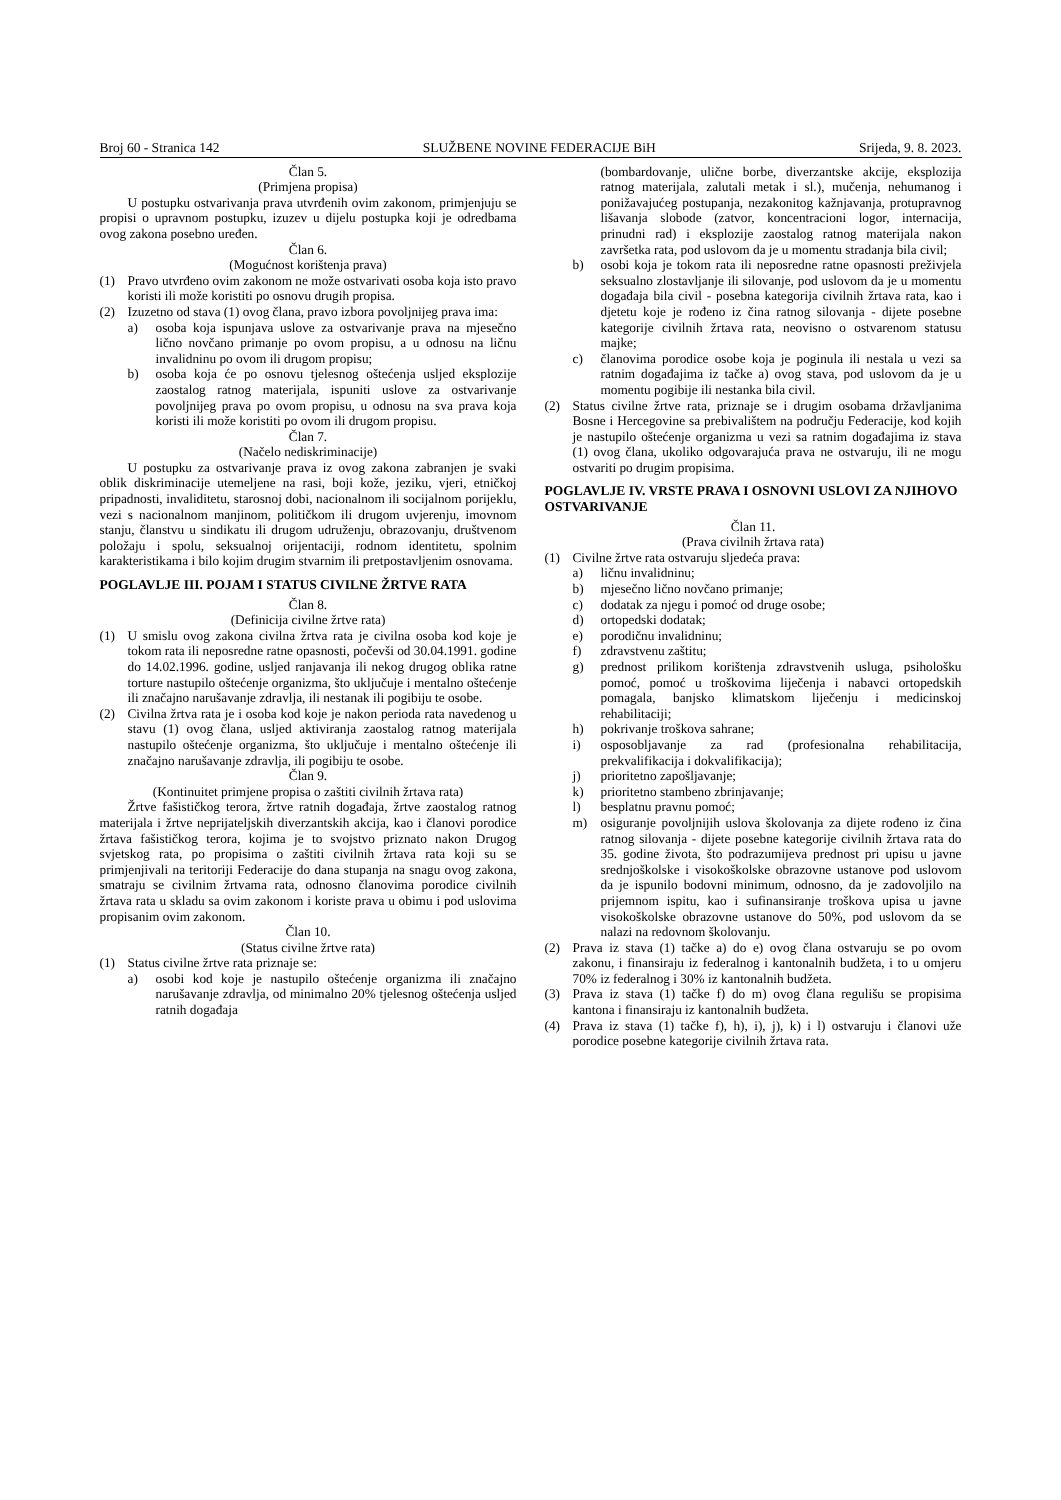Broj 60 - Stranica 142 SLUŽBENE NOVINE FEDERACIJE BiH Srijeda, 9. 8. 2023.
Član 5.
(Primjena propisa)
U postupku ostvarivanja prava utvrđenih ovim zakonom, primjenjuju se propisi o upravnom postupku, izuzev u dijelu postupka koji je odredbama ovog zakona posebno uređen.
Član 6.
(Mogućnost korištenja prava)
(1) Pravo utvrđeno ovim zakonom ne može ostvarivati osoba koja isto pravo koristi ili može koristiti po osnovu drugih propisa.
(2) Izuzetno od stava (1) ovog člana, pravo izbora povoljnijeg prava ima:
a) osoba koja ispunjava uslove za ostvarivanje prava na mjesečno lično novčano primanje po ovom propisu, a u odnosu na ličnu invalidninu po ovom ili drugom propisu;
b) osoba koja će po osnovu tjelesnog oštećenja usljed eksplozije zaostalog ratnog materijala, ispuniti uslove za ostvarivanje povoljnijeg prava po ovom propisu, u odnosu na sva prava koja koristi ili može koristiti po ovom ili drugom propisu.
Član 7.
(Načelo nediskriminacije)
U postupku za ostvarivanje prava iz ovog zakona zabranjen je svaki oblik diskriminacije utemeljene na rasi, boji kože, jeziku, vjeri, etničkoj pripadnosti, invaliditetu, starosnoj dobi, nacionalnom ili socijalnom porijeklu, vezi s nacionalnom manjinom, političkom ili drugom uvjerenju, imovnom stanju, članstvu u sindikatu ili drugom udruženju, obrazovanju, društvenom položaju i spolu, seksualnoj orijentaciji, rodnom identitetu, spolnim karakteristikama i bilo kojim drugim stvarnim ili pretpostavljenim osnovama.
POGLAVLJE III. POJAM I STATUS CIVILNE ŽRTVE RATA
Član 8.
(Definicija civilne žrtve rata)
(1) U smislu ovog zakona civilna žrtva rata je civilna osoba kod koje je tokom rata ili neposredne ratne opasnosti, počevši od 30.04.1991. godine do 14.02.1996. godine, usljed ranjavanja ili nekog drugog oblika ratne torture nastupilo oštećenje organizma, što uključuje i mentalno oštećenje ili značajno narušavanje zdravlja, ili nestanak ili pogibiju te osobe.
(2) Civilna žrtva rata je i osoba kod koje je nakon perioda rata navedenog u stavu (1) ovog člana, usljed aktiviranja zaostalog ratnog materijala nastupilo oštećenje organizma, što uključuje i mentalno oštećenje ili značajno narušavanje zdravlja, ili pogibiju te osobe.
Član 9.
(Kontinuitet primjene propisa o zaštiti civilnih žrtava rata)
Žrtve fašističkog terora, žrtve ratnih događaja, žrtve zaostalog ratnog materijala i žrtve neprijateljskih diverzantskih akcija, kao i članovi porodice žrtava fašističkog terora, kojima je to svojstvo priznato nakon Drugog svjetskog rata, po propisima o zaštiti civilnih žrtava rata koji su se primjenjivali na teritoriji Federacije do dana stupanja na snagu ovog zakona, smatraju se civilnim žrtvama rata, odnosno članovima porodice civilnih žrtava rata u skladu sa ovim zakonom i koriste prava u obimu i pod uslovima propisanim ovim zakonom.
Član 10.
(Status civilne žrtve rata)
(1) Status civilne žrtve rata priznaje se:
a) osobi kod koje je nastupilo oštećenje organizma ili značajno narušavanje zdravlja, od minimalno 20% tjelesnog oštećenja usljed ratnih događaja
(bombardovanje, ulične borbe, diverzantske akcije, eksplozija ratnog materijala, zalutali metak i sl.), mučenja, nehumanog i ponižavajućeg postupanja, nezakonitog kažnjavanja, protupravnog lišavanja slobode (zatvor, koncentracioni logor, internacija, prinudni rad) i eksplozije zaostalog ratnog materijala nakon završetka rata, pod uslovom da je u momentu stradanja bila civil;
b) osobi koja je tokom rata ili neposredne ratne opasnosti preživjela seksualno zlostavljanje ili silovanje, pod uslovom da je u momentu događaja bila civil - posebna kategorija civilnih žrtava rata, kao i djetetu koje je rođeno iz čina ratnog silovanja - dijete posebne kategorije civilnih žrtava rata, neovisno o ostvarenom statusu majke;
c) članovima porodice osobe koja je poginula ili nestala u vezi sa ratnim događajima iz tačke a) ovog stava, pod uslovom da je u momentu pogibije ili nestanka bila civil.
(2) Status civilne žrtve rata, priznaje se i drugim osobama državljanima Bosne i Hercegovine sa prebivalištem na području Federacije, kod kojih je nastupilo oštećenje organizma u vezi sa ratnim događajima iz stava (1) ovog člana, ukoliko odgovarajuća prava ne ostvaruju, ili ne mogu ostvariti po drugim propisima.
POGLAVLJE IV. VRSTE PRAVA I OSNOVNI USLOVI ZA NJIHOVO OSTVARIVANJE
Član 11.
(Prava civilnih žrtava rata)
(1) Civilne žrtve rata ostvaruju sljedeća prava:
a) ličnu invalidninu;
b) mjesečno lično novčano primanje;
c) dodatak za njegu i pomoć od druge osobe;
d) ortopedski dodatak;
e) porodičnu invalidninu;
f) zdravstvenu zaštitu;
g) prednost prilikom korištenja zdravstvenih usluga, psihološku pomoć, pomoć u troškovima liječenja i nabavci ortopedskih pomagala, banjsko klimatskom liječenju i medicinskoj rehabilitaciji;
h) pokrivanje troškova sahrane;
i) osposobljavanje za rad (profesionalna rehabilitacija, prekvalifikacija i dokvalifikacija);
j) prioritetno zapošljavanje;
k) prioritetno stambeno zbrinjavanje;
l) besplatnu pravnu pomoć;
m) osiguranje povoljnijih uslova školovanja za dijete rođeno iz čina ratnog silovanja - dijete posebne kategorije civilnih žrtava rata do 35. godine života, što podrazumijeva prednost pri upisu u javne srednjoškolske i visokoškolske obrazovne ustanove pod uslovom da je ispunilo bodovni minimum, odnosno, da je zadovoljilo na prijemnom ispitu, kao i sufinansiranje troškova upisa u javne visokoškolske obrazovne ustanove do 50%, pod uslovom da se nalazi na redovnom školovanju.
(2) Prava iz stava (1) tačke a) do e) ovog člana ostvaruju se po ovom zakonu, i finansiraju iz federalnog i kantonalnih budžeta, i to u omjeru 70% iz federalnog i 30% iz kantonalnih budžeta.
(3) Prava iz stava (1) tačke f) do m) ovog člana regulišu se propisima kantona i finansiraju iz kantonalnih budžeta.
(4) Prava iz stava (1) tačke f), h), i), j), k) i l) ostvaruju i članovi uže porodice posebne kategorije civilnih žrtava rata.